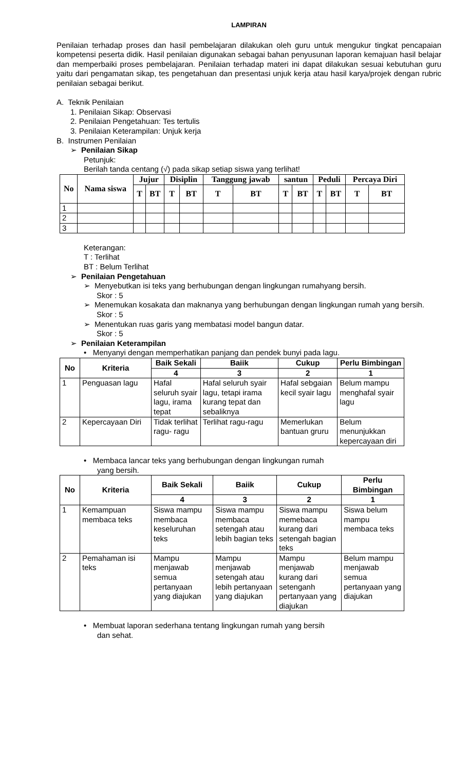LAMPIRAN
Penilaian terhadap proses dan hasil pembelajaran dilakukan oleh guru untuk mengukur tingkat pencapaian kompetensi peserta didik. Hasil penilaian digunakan sebagai bahan penyusunan laporan kemajuan hasil belajar dan memperbaiki proses pembelajaran. Penilaian terhadap materi ini dapat dilakukan sesuai kebutuhan guru yaitu dari pengamatan sikap, tes pengetahuan dan presentasi unjuk kerja atau hasil karya/projek dengan rubric penilaian sebagai berikut.
A. Teknik Penilaian
1. Penilaian Sikap: Observasi
2. Penilaian Pengetahuan: Tes tertulis
3. Penilaian Keterampilan: Unjuk kerja
B. Instrumen Penilaian
➢ Penilaian Sikap
Petunjuk:
Berilah tanda centang (√) pada sikap setiap siswa yang terlihat!
| No | Nama siswa | Jujur | | Disiplin | | Tanggung jawab | | santun | | Peduli | | Percaya Diri | |
| --- | --- | --- | --- | --- | --- | --- | --- | --- | --- | --- | --- | --- | --- |
| | | T | BT | T | BT | T | BT | T | BT | T | BT | T | BT |
| 1 | | | | | | | | | | | | | |
| 2 | | | | | | | | | | | | | |
| 3 | | | | | | | | | | | | | |
Keterangan:
T : Terlihat
BT : Belum Terlihat
➢ Penilaian Pengetahuan
➢ Menyebutkan isi teks yang berhubungan dengan lingkungan rumahyang bersih.
Skor : 5
➢ Menemukan kosakata dan maknanya yang berhubungan dengan lingkungan rumah yang bersih.
Skor : 5
➢ Menentukan ruas garis yang membatasi model bangun datar.
Skor : 5
➢ Penilaian Keterampilan
• Menyanyi dengan memperhatikan panjang dan pendek bunyi pada lagu.
| No | Kriteria | Baik Sekali | Baiik | Cukup | Perlu Bimbingan |
| --- | --- | --- | --- | --- | --- |
| | | 4 | 3 | 2 | 1 |
| 1 | Penguasan lagu | Hafal seluruh syair lagu, irama tepat | Hafal seluruh syair lagu, tetapi irama kurang tepat dan sebaliknya | Hafal sebgaian kecil syair lagu | Belum mampu menghafal syair lagu |
| 2 | Kepercayaan Diri | Tidak terlihat ragu- ragu | Terlihat ragu-ragu | Memerlukan bantuan gruru | Belum menunjukkan kepercayaan diri |
• Membaca lancar teks yang berhubungan dengan lingkungan rumah
yang bersih.
| No | Kriteria | Baik Sekali | Baiik | Cukup | Perlu Bimbingan |
| --- | --- | --- | --- | --- | --- |
| | | 4 | 3 | 2 | 1 |
| 1 | Kemampuan membaca teks | Siswa mampu membaca keseluruhan teks | Siswa mampu membaca setengah atau lebih bagian teks | Siswa mampu memebaca kurang dari setengah bagian teks | Siswa belum mampu membaca teks |
| 2 | Pemahaman isi teks | Mampu menjawab semua pertanyaan yang diajukan | Mampu menjawab setengah atau lebih pertanyaan yang diajukan | Mampu menjawab kurang dari setenganh pertanyaan yang diajukan | Belum mampu menjawab semua pertanyaan yang diajukan |
• Membuat laporan sederhana tentang lingkungan rumah yang bersih
dan sehat.